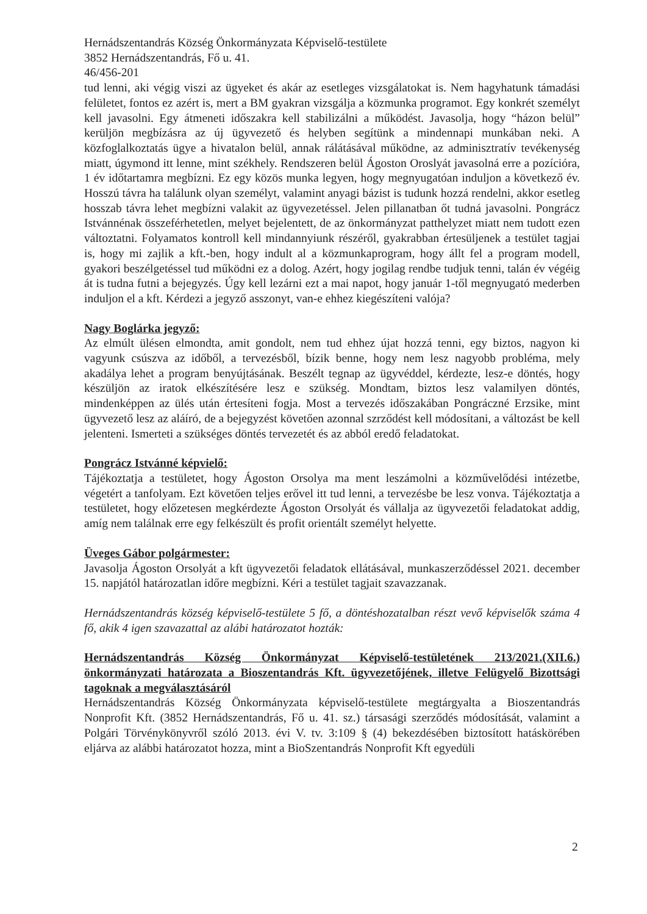Hernádszentandrás Község Önkormányzata Képviselő-testülete
3852 Hernádszentandrás, Fő u. 41.
46/456-201
tud lenni, aki végig viszi az ügyeket és akár az esetleges vizsgálatokat is. Nem hagyhatunk támadási felületet, fontos ez azért is, mert a BM gyakran vizsgálja a közmunka programot. Egy konkrét személyt kell javasolni. Egy átmeneti időszakra kell stabilizálni a működést. Javasolja, hogy “házon belül” kerüljön megbízásra az új ügyvezető és helyben segítünk a mindennapi munkában neki. A közfoglalkoztatás ügye a hivatalon belül, annak rálátásával működne, az adminisztratív tevékenység miatt, úgymond itt lenne, mint székhely. Rendszeren belül Ágoston Oroslyát javasolná erre a pozícióra, 1 év időtartamra megbízni. Ez egy közös munka legyen, hogy megnyugatóan induljon a következő év. Hosszú távra ha találunk olyan személyt, valamint anyagi bázist is tudunk hozzá rendelni, akkor esetleg hosszab távra lehet megbízni valakit az ügyvezetéssel. Jelen pillanatban őt tudná javasolni. Pongrácz Istvánnénak összeférhetetlen, melyet bejelentett, de az önkormányzat patthelyzet miatt nem tudott ezen változtatni. Folyamatos kontroll kell mindannyiunk részéről, gyakrabban értesüljenek a testület tagjai is, hogy mi zajlik a kft.-ben, hogy indult al a közmunkaprogram, hogy állt fel a program modell, gyakori beszélgetéssel tud működni ez a dolog. Azért, hogy jogilag rendbe tudjuk tenni, talán év végéig át is tudna futni a bejegyzés. Úgy kell lezárni ezt a mai napot, hogy január 1-től megnyugató mederben induljon el a kft. Kérdezi a jegyző asszonyt, van-e ehhez kiegészíteni valója?
Nagy Boglárka jegyző:
Az elmúlt ülésen elmondta, amit gondolt, nem tud ehhez újat hozzá tenni, egy biztos, nagyon ki vagyunk csúszva az időből, a tervezésből, bízik benne, hogy nem lesz nagyobb probléma, mely akadálya lehet a program benyújtásának. Beszélt tegnap az ügyvéddel, kérdezte, lesz-e döntés, hogy készüljön az iratok elkészítésére lesz e szükség. Mondtam, biztos lesz valamilyen döntés, mindenképpen az ülés után értesíteni fogja. Most a tervezés időszakában Pongráczné Erzsike, mint ügyvezető lesz az aláíró, de a bejegyzést követően azonnal szrződést kell módosítani, a változást be kell jelenteni. Ismerteti a szükséges döntés tervezetét és az abból eredő feladatokat.
Pongrácz Istvánné képvielő:
Tájékoztatja a testületet, hogy Ágoston Orsolya ma ment leszámolni a közművelődési intézetbe, végetért a tanfolyam. Ezt követően teljes erővel itt tud lenni, a tervezésbe be lesz vonva. Tájékoztatja a testületet, hogy előzetesen megkérdezte Ágoston Orsolyát és vállalja az ügyvezetői feladatokat addig, amíg nem találnak erre egy felkészült és profit orientált személyt helyette.
Üveges Gábor polgármester:
Javasolja Ágoston Orsolyát a kft ügyvezetői feladatok ellátásával, munkaszerződéssel 2021. december 15. napjától határozatlan időre megbízni. Kéri a testület tagjait szavazzanak.
Hernádszentandrás község képviselő-testülete 5 fő, a döntéshozatalban részt vevő képviselők száma 4 fő, akik 4 igen szavazattal az alábi határozatot hozták:
Hernádszentandrás Község Önkormányzat Képviselő-testületének 213/2021.(XII.6.) önkormányzati határozata a Bioszentandrás Kft. ügyvezetőjének, illetve Felügyelő Bizottsági tagoknak a megválasztásáról
Hernádszentandrás Község Önkormányzata képviselő-testülete megtárgyalta a Bioszentandrás Nonprofit Kft. (3852 Hernádszentandrás, Fő u. 41. sz.) társasági szerződés módosítását, valamint a Polgári Törvénykönyvről szóló 2013. évi V. tv. 3:109 § (4) bekezdésében biztosított hatáskörében eljárva az alábbi határozatot hozza, mint a BioSzentandrás Nonprofit Kft egyedüli
2